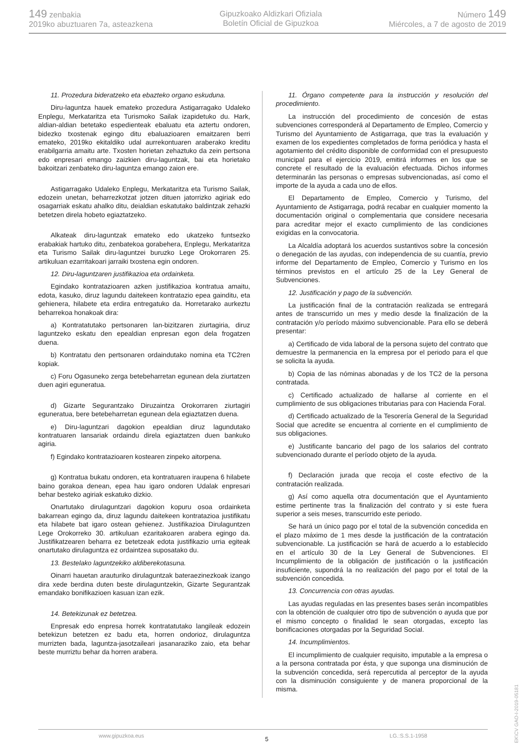149 zenbakia
2019ko abuztuaren 7a, asteazkena
Gipuzkoako Aldizkari Ofiziala
Boletín Oficial de Gipuzkoa
Número 149
Miércoles, a 7 de agosto de 2019
11. Prozedura bideratzeko eta ebazteko organo eskuduna.
Diru-laguntza hauek emateko prozedura Astigarragako Udaleko Enplegu, Merkataritza eta Turismoko Sailak izapidetuko du. Hark, aldian-aldian betetako espedienteak ebaluatu eta aztertu ondoren, bidezko txostenak egingo ditu ebaluazioaren emaitzaren berri emateko, 2019ko ekitaldiko udal aurrekontuaren araberako kreditu erabilgarria amaitu arte. Txosten horietan zehaztuko da zein pertsona edo enpresari emango zaizkien diru-laguntzak, bai eta horietako bakoitzari zenbateko diru-laguntza emango zaion ere.
Astigarragako Udaleko Enplegu, Merkataritza eta Turismo Sailak, edozein unetan, beharrezkotzat jotzen dituen jatorrizko agiriak edo osagarriak eskatu ahalko ditu, deialdian eskatutako baldintzak zehazki betetzen direla hobeto egiaztatzeko.
Alkateak diru-laguntzak emateko edo ukatzeko funtsezko erabakiak hartuko ditu, zenbatekoa gorabehera, Enplegu, Merkataritza eta Turismo Sailak diru-laguntzei buruzko Lege Orokorraren 25. artikuluan ezarritakoari jarraiki txostena egin ondoren.
12. Diru-laguntzaren justifikazioa eta ordainketa.
Egindako kontratazioaren azken justifikazioa kontratua amaitu, edota, kasuko, diruz lagundu daitekeen kontratazio epea gainditu, eta gehienera, hilabete eta erdira entregatuko da. Horretarako aurkeztu beharrekoa honakoak dira:
a) Kontratatutako pertsonaren lan-bizitzaren ziurtagiria, diruz laguntzeko eskatu den epealdian enpresan egon dela frogatzen duena.
b) Kontratatu den pertsonaren ordaindutako nomina eta TC2ren kopiak.
c) Foru Ogasuneko zerga betebeharretan egunean dela ziurtatzen duen agiri eguneratua.
d) Gizarte Segurantzako Diruzaintza Orokorraren ziurtagiri eguneratua, bere betebeharretan egunean dela egiaztatzen duena.
e) Diru-laguntzari dagokion epealdian diruz lagundutako kontratuaren lansariak ordaindu direla egiaztatzen duen bankuko agiria.
f) Egindako kontratazioaren kostearen zinpeko aitorpena.
g) Kontratua bukatu ondoren, eta kontratuaren iraupena 6 hilabete baino gorakoa denean, epea hau igaro ondoren Udalak enpresari behar besteko agiriak eskatuko dizkio.
Onartutako dirulaguntzari dagokion kopuru osoa ordainketa bakarrean egingo da, diruz lagundu daitekeen kontratazioa justifikatu eta hilabete bat igaro ostean gehienez. Justifikazioa Dirulaguntzen Lege Orokorreko 30. artikuluan ezaritakoaren arabera egingo da. Justifikatzearen beharra ez betetzeak edota justifikazio urria egiteak onartutako dirulaguntza ez ordaintzea suposatako du.
13. Bestelako laguntzekiko aldiberekotasuna.
Oinarri hauetan arauturiko dirulaguntzak bateraezinezkoak izango dira xede berdina duten beste dirulaguntzekin, Gizarte Segurantzak emandako bonifikazioen kasuan izan ezik.
14. Betekizunak ez betetzea.
Enpresak edo enpresa horrek kontratatutako langileak edozein betekizun betetzen ez badu eta, horren ondorioz, dirulaguntza murrizten bada, laguntza-jasotzaileari jasanaraziko zaio, eta behar beste murriztu behar da horren arabera.
11. Órgano competente para la instrucción y resolución del procedimiento.
La instrucción del procedimiento de concesión de estas subvenciones corresponderá al Departamento de Empleo, Comercio y Turismo del Ayuntamiento de Astigarraga, que tras la evaluación y examen de los expedientes completados de forma periódica y hasta el agotamiento del crédito disponible de conformidad con el presupuesto municipal para el ejercicio 2019, emitirá informes en los que se concrete el resultado de la evaluación efectuada. Dichos informes determinarán las personas o empresas subvencionadas, así como el importe de la ayuda a cada uno de ellos.
El Departamento de Empleo, Comercio y Turismo, del Ayuntamiento de Astigarraga, podrá recabar en cualquier momento la documentación original o complementaria que considere necesaria para acreditar mejor el exacto cumplimiento de las condiciones exigidas en la convocatoria.
La Alcaldía adoptará los acuerdos sustantivos sobre la concesión o denegación de las ayudas, con independencia de su cuantía, previo informe del Departamento de Empleo, Comercio y Turismo en los términos previstos en el artículo 25 de la Ley General de Subvenciones.
12. Justificación y pago de la subvención.
La justificación final de la contratación realizada se entregará antes de transcurrido un mes y medio desde la finalización de la contratación y/o período máximo subvencionable. Para ello se deberá presentar:
a) Certificado de vida laboral de la persona sujeto del contrato que demuestre la permanencia en la empresa por el periodo para el que se solicita la ayuda.
b) Copia de las nóminas abonadas y de los TC2 de la persona contratada.
c) Certificado actualizado de hallarse al corriente en el cumplimiento de sus obligaciones tributarias para con Hacienda Foral.
d) Certificado actualizado de la Tesorería General de la Seguridad Social que acredite se encuentra al corriente en el cumplimiento de sus obligaciones.
e) Justificante bancario del pago de los salarios del contrato subvencionado durante el período objeto de la ayuda.
f) Declaración jurada que recoja el coste efectivo de la contratación realizada.
g) Así como aquella otra documentación que el Ayuntamiento estime pertinente tras la finalización del contrato y si este fuera superior a seis meses, transcurrido este periodo.
Se hará un único pago por el total de la subvención concedida en el plazo máximo de 1 mes desde la justificación de la contratación subvencionable. La justificación se hará de acuerdo a lo establecido en el artículo 30 de la Ley General de Subvenciones. El Incumplimiento de la obligación de justificación o la justificación insuficiente, supondrá la no realización del pago por el total de la subvención concedida.
13. Concurrencia con otras ayudas.
Las ayudas reguladas en las presentes bases serán incompatibles con la obtención de cualquier otro tipo de subvención o ayuda que por el mismo concepto o finalidad le sean otorgadas, excepto las bonificaciones otorgadas por la Seguridad Social.
14. Incumplimientos.
El incumplimiento de cualquier requisito, imputable a la empresa o a la persona contratada por ésta, y que suponga una disminución de la subvención concedida, será repercutida al perceptor de la ayuda con la disminución consiguiente y de manera proporcional de la misma.
www.gipuzkoa.eus 5 LG.:S.S.1-1958
EK\CV GAO-I-2019-05181